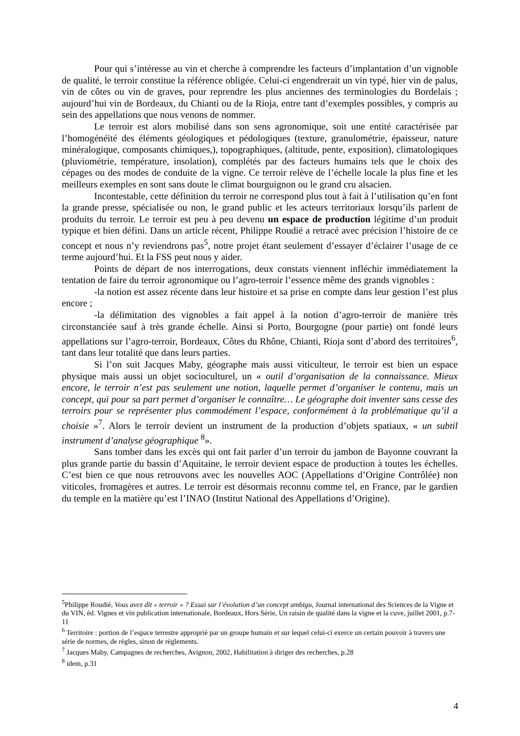Pour qui s’intéresse au vin et cherche à comprendre les facteurs d’implantation d’un vignoble de qualité, le terroir constitue la référence obligée. Celui-ci engendrerait un vin typé, hier vin de palus, vin de côtes ou vin de graves, pour reprendre les plus anciennes des terminologies du Bordelais ; aujourd’hui vin de Bordeaux, du Chianti ou de la Rioja, entre tant d’exemples possibles, y compris au sein des appellations que nous venons de nommer.
Le terroir est alors mobilisé dans son sens agronomique, soit une entité caractérisée par l’homogénéité des éléments géologiques et pédologiques (texture, granulométrie, épaisseur, nature minéralogique, composants chimiques,), topographiques, (altitude, pente, exposition), climatologiques (pluviométrie, température, insolation), complétés par des facteurs humains tels que le choix des cépages ou des modes de conduite de la vigne. Ce terroir relève de l’échelle locale la plus fine et les meilleurs exemples en sont sans doute le climat bourguignon ou le grand cru alsacien.
Incontestable, cette définition du terroir ne correspond plus tout à fait à l’utilisation qu’en font la grande presse, spécialisée ou non, le grand public et les acteurs territoriaux lorsqu’ils parlent de produits du terroir. Le terroir est peu à peu devenu un espace de production légitime d’un produit typique et bien défini. Dans un article récent, Philippe Roudié a retracé avec précision l’histoire de ce concept et nous n’y reviendrons pas<sup>5</sup>, notre projet étant seulement d’essayer d’éclairer l’usage de ce terme aujourd’hui. Et la FSS peut nous y aider.
Points de départ de nos interrogations, deux constats viennent infléchir immédiatement la tentation de faire du terroir agronomique ou l’agro-terroir l’essence même des grands vignobles :
-la notion est assez récente dans leur histoire et sa prise en compte dans leur gestion l’est plus encore ;
-la délimitation des vignobles a fait appel à la notion d’agro-terroir de manière très circonstanciée sauf à très grande échelle. Ainsi si Porto, Bourgogne (pour partie) ont fondé leurs appellations sur l’agro-terroir, Bordeaux, Côtes du Rhône, Chianti, Rioja sont d’abord des territoires<sup>6</sup>, tant dans leur totalité que dans leurs parties.
Si l’on suit Jacques Maby, géographe mais aussi viticulteur, le terroir est bien un espace physique mais aussi un objet socioculturel, un « outil d’organisation de la connaissance. Mieux encore, le terroir n’est pas seulement une notion, laquelle permet d’organiser le contenu, mais un concept, qui pour sa part permet d’organiser le connaître… Le géographe doit inventer sans cesse des terroirs pour se représenter plus commodément l’espace, conformément à la problématique qu’il a choisie »<sup>7</sup>. Alors le terroir devient un instrument de la production d’objets spatiaux, « un subtil instrument d’analyse géographique <sup>8</sup>».
Sans tomber dans les excès qui ont fait parler d’un terroir du jambon de Bayonne couvrant la plus grande partie du bassin d’Aquitaine, le terroir devient espace de production à toutes les échelles. C’est bien ce que nous retrouvons avec les nouvelles AOC (Appellations d’Origine Contrôlée) non viticoles, fromagères et autres. Le terroir est désormais reconnu comme tel, en France, par le gardien du temple en la matière qu’est l’INAO (Institut National des Appellations d’Origine).
<sup>5</sup> Philippe Roudié, Vous avez dit « terroir » ? Essai sur l’évolution d’un concept ambigu, Journal international des Sciences de la Vigne et du VIN, éd. Vignes et vin publication internationale, Bordeaux, Hors Série, Un raisin de qualité dans la vigne et la cuve, juillet 2001, p.7-11
<sup>6</sup> Territoire : portion de l’espace terrestre approprié par un groupe humain et sur lequel celui-ci exerce un certain pouvoir à travers une série de normes, de règles, sinon de règlements.
<sup>7</sup> Jacques Maby, Campagnes de recherches, Avignon, 2002, Habilitation à diriger des recherches, p.28
<sup>8</sup> idem, p.31
4